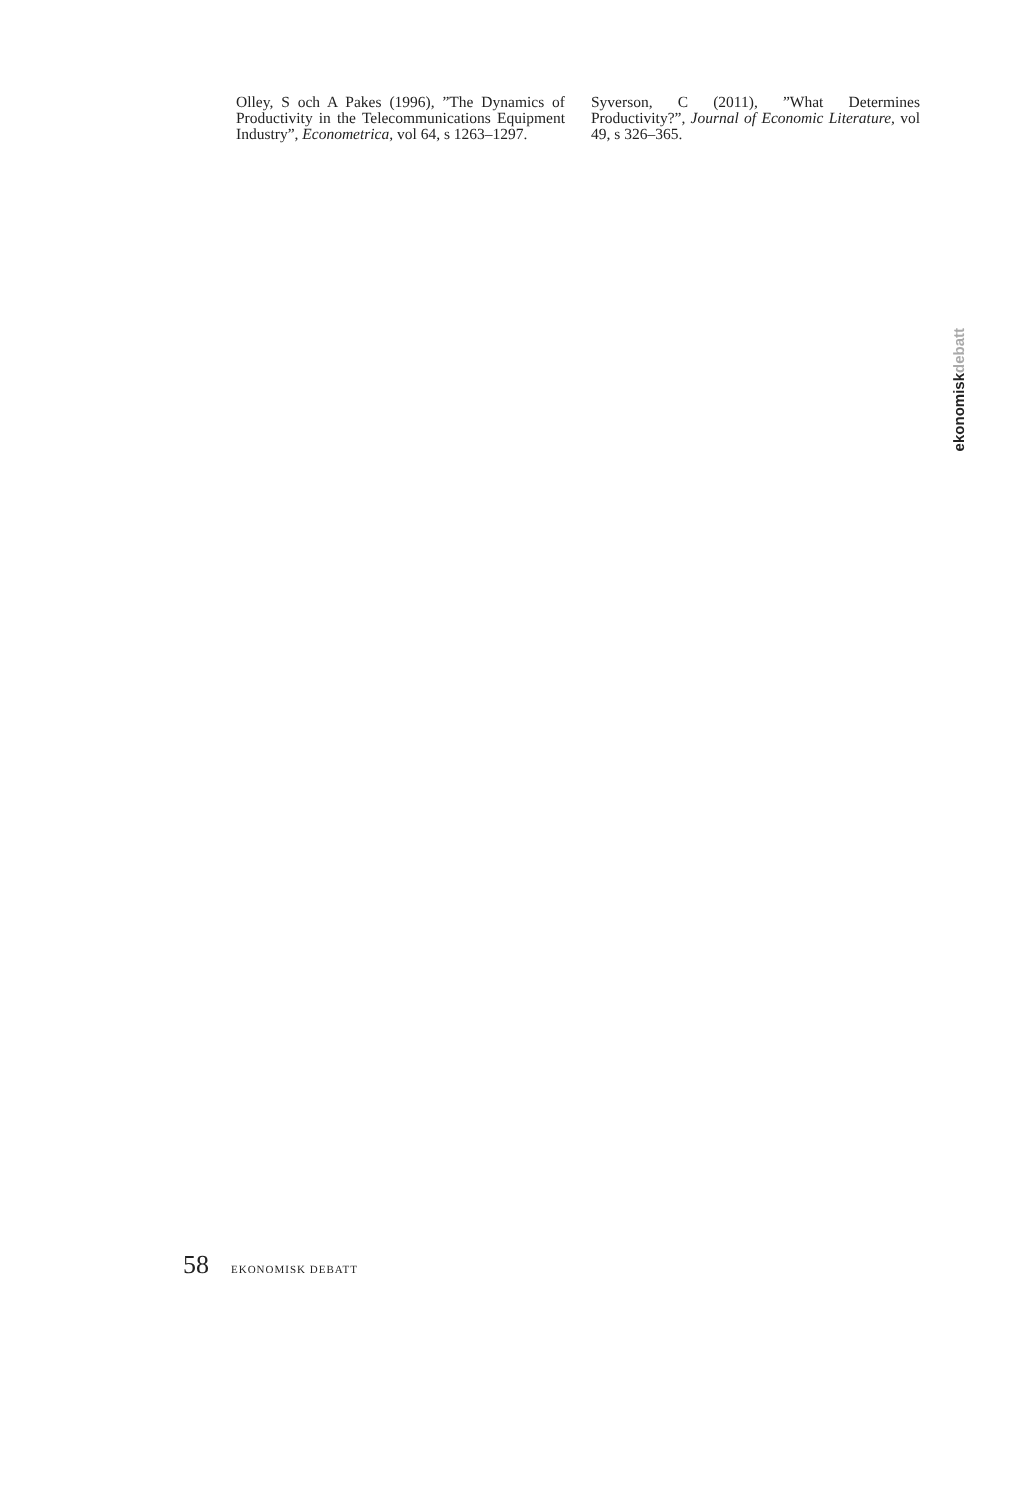Olley, S och A Pakes (1996), ”The Dynamics of Productivity in the Telecommunications Equipment Industry”, Econometrica, vol 64, s 1263–1297.
Syverson, C (2011), ”What Determines Productivity?”, Journal of Economic Literature, vol 49, s 326–365.
ekonomiskdebatt
58 EKONOMISK DEBATT